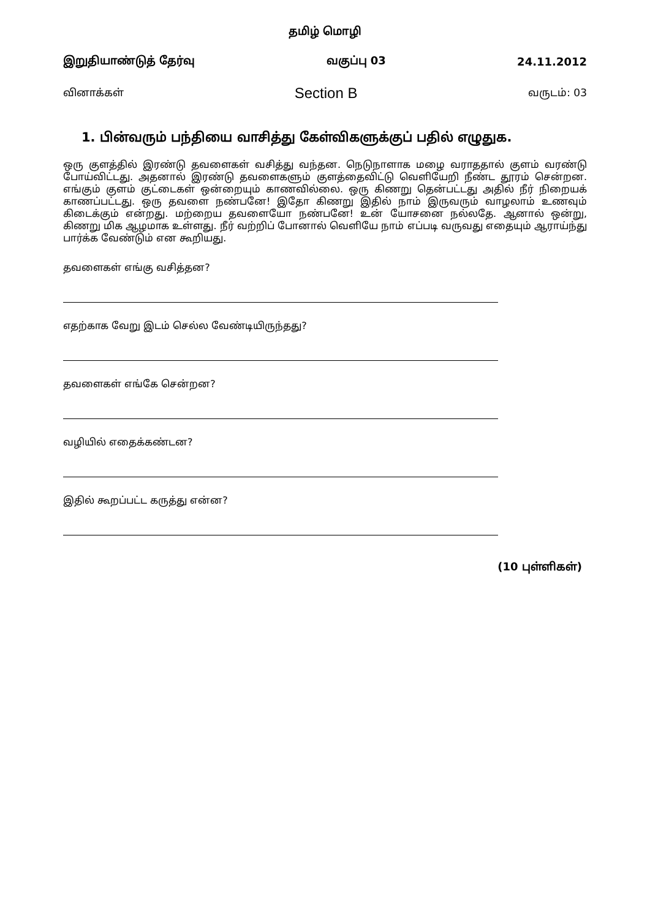தமிழ் மொழி
இறுதியாண்டுத் தேர்வு வகுப்பு 03 24.11.2012
வினாக்கள் Section B வருடம்: 03
1. பின்வரும் பந்தியை வாசித்து கேள்விகளுக்குப் பதில் எழுதுக.
ஒரு குளத்தில் இரண்டு தவளைகள் வசித்து வந்தன. நெடுநாளாக மழை வராததால் குளம் வரண்டு போய்விட்டது. அதனால் இரண்டு தவளைகளும் குளத்தைவிட்டு வெளியேறி நீண்ட தூரம் சென்றன. எங்கும் குளம் குட்டைகள் ஒன்றையும் காணவில்லை. ஒரு கிணறு தென்பட்டது அதில் நீர் நிறையக் காணப்பட்டது. ஒரு தவளை நண்பனே! இதோ கிணறு இதில் நாம் இருவரும் வாழலாம் உணவும் கிடைக்கும் என்றது. மற்றைய தவளையோ நண்பனே! உன் யோசனை நல்லதே. ஆனால் ஒன்று, கிணறு மிக ஆழமாக உள்ளது. நீர் வற்றிப் போனால் வெளியே நாம் எப்படி வருவது எதையும் ஆராய்ந்து பார்க்க வேண்டும் என கூறியது.
தவளைகள் எங்கு வசித்தன?
எதற்காக வேறு இடம் செல்ல வேண்டியிருந்தது?
தவளைகள் எங்கே சென்றன?
வழியில் எதைக்கண்டன?
இதில் கூறப்பட்ட கருத்து என்ன?
(10 புள்ளிகள்)